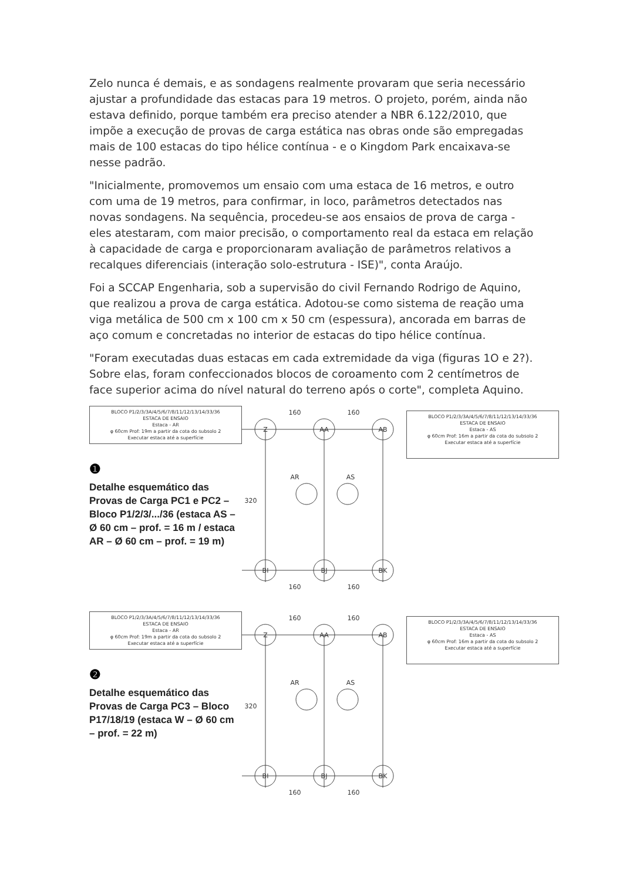Zelo nunca é demais, e as sondagens realmente provaram que seria necessário ajustar a profundidade das estacas para 19 metros. O projeto, porém, ainda não estava definido, porque também era preciso atender a NBR 6.122/2010, que impõe a execução de provas de carga estática nas obras onde são empregadas mais de 100 estacas do tipo hélice contínua - e o Kingdom Park encaixava-se nesse padrão.
"Inicialmente, promovemos um ensaio com uma estaca de 16 metros, e outro com uma de 19 metros, para confirmar, in loco, parâmetros detectados nas novas sondagens. Na sequência, procedeu-se aos ensaios de prova de carga - eles atestaram, com maior precisão, o comportamento real da estaca em relação à capacidade de carga e proporcionaram avaliação de parâmetros relativos a recalques diferenciais (interação solo-estrutura - ISE)", conta Araújo.
Foi a SCCAP Engenharia, sob a supervisão do civil Fernando Rodrigo de Aquino, que realizou a prova de carga estática. Adotou-se como sistema de reação uma viga metálica de 500 cm x 100 cm x 50 cm (espessura), ancorada em barras de aço comum e concretadas no interior de estacas do tipo hélice contínua.
"Foram executadas duas estacas em cada extremidade da viga (figuras 1O e 2?). Sobre elas, foram confeccionados blocos de coroamento com 2 centímetros de face superior acima do nível natural do terreno após o corte", completa Aquino.
BLOCO P1/2/3/3A/4/5/6/7/8/11/12/13/14/33/36
ESTACA DE ENSAIO
Estaca - AR
φ 60cm Prof: 19m a partir da cota do subsolo 2
Executar estaca até a superfície
❶
Detalhe esquemático das Provas de Carga PC1 e PC2 – Bloco P1/2/3/.../36 (estaca AS – Ø 60 cm – prof. = 16 m / estaca AR – Ø 60 cm – prof. = 19 m)
Z
AA
AB
BI
BJ
BK
AR
AS
160
160
160
160
320
BLOCO P1/2/3/3A/4/5/6/7/8/11/12/13/14/33/36
ESTACA DE ENSAIO
Estaca - AS
φ 60cm Prof: 16m a partir da cota do subsolo 2
Executar estaca até a superfície
BLOCO P1/2/3/3A/4/5/6/7/8/11/12/13/14/33/36
ESTACA DE ENSAIO
Estaca - AR
φ 60cm Prof: 19m a partir da cota do subsolo 2
Executar estaca até a superfície
❷
Detalhe esquemático das Provas de Carga PC3 – Bloco P17/18/19 (estaca W – Ø 60 cm – prof. = 22 m)
Z
AA
AB
BI
BJ
BK
AR
AS
160
160
160
160
320
BLOCO P1/2/3/3A/4/5/6/7/8/11/12/13/14/33/36
ESTACA DE ENSAIO
Estaca - AS
φ 60cm Prof: 16m a partir da cota do subsolo 2
Executar estaca até a superfície